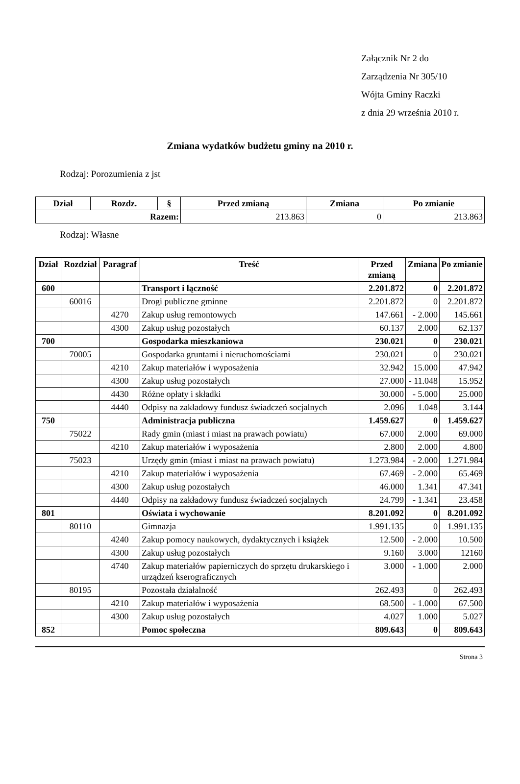Załącznik Nr 2 do
Zarządzenia Nr 305/10
Wójta Gminy Raczki
z dnia 29 września 2010 r.
Zmiana wydatków budżetu gminy na 2010 r.
Rodzaj: Porozumienia z jst
| Dział | Rozdz. | § | Przed zmianą | Zmiana | Po zmianie |
| --- | --- | --- | --- | --- | --- |
| Razem: | | | 213.863 | 0 | 213.863 |
Rodzaj: Własne
| Dział | Rozdział | Paragraf | Treść | Przed zmianą | Zmiana | Po zmianie |
| --- | --- | --- | --- | --- | --- | --- |
| 600 | | | Transport i łączność | 2.201.872 | 0 | 2.201.872 |
| | 60016 | | Drogi publiczne gminne | 2.201.872 | 0 | 2.201.872 |
| | | 4270 | Zakup usług remontowych | 147.661 | - 2.000 | 145.661 |
| | | 4300 | Zakup usług pozostałych | 60.137 | 2.000 | 62.137 |
| 700 | | | Gospodarka mieszkaniowa | 230.021 | 0 | 230.021 |
| | 70005 | | Gospodarka gruntami i nieruchomościami | 230.021 | 0 | 230.021 |
| | | 4210 | Zakup materiałów i wyposażenia | 32.942 | 15.000 | 47.942 |
| | | 4300 | Zakup usług pozostałych | 27.000 | - 11.048 | 15.952 |
| | | 4430 | Różne opłaty i składki | 30.000 | - 5.000 | 25.000 |
| | | 4440 | Odpisy na zakładowy fundusz świadczeń socjalnych | 2.096 | 1.048 | 3.144 |
| 750 | | | Administracja publiczna | 1.459.627 | 0 | 1.459.627 |
| | 75022 | | Rady gmin (miast i miast na prawach powiatu) | 67.000 | 2.000 | 69.000 |
| | | 4210 | Zakup materiałów i wyposażenia | 2.800 | 2.000 | 4.800 |
| | 75023 | | Urzędy gmin (miast i miast na prawach powiatu) | 1.273.984 | - 2.000 | 1.271.984 |
| | | 4210 | Zakup materiałów i wyposażenia | 67.469 | - 2.000 | 65.469 |
| | | 4300 | Zakup usług pozostałych | 46.000 | 1.341 | 47.341 |
| | | 4440 | Odpisy na zakładowy fundusz świadczeń socjalnych | 24.799 | - 1.341 | 23.458 |
| 801 | | | Oświata i wychowanie | 8.201.092 | 0 | 8.201.092 |
| | 80110 | | Gimnazja | 1.991.135 | 0 | 1.991.135 |
| | | 4240 | Zakup pomocy naukowych, dydaktycznych i książek | 12.500 | - 2.000 | 10.500 |
| | | 4300 | Zakup usług pozostałych | 9.160 | 3.000 | 12160 |
| | | 4740 | Zakup materiałów papierniczych do sprzętu drukarskiego i urządzeń kserograficznych | 3.000 | - 1.000 | 2.000 |
| | 80195 | | Pozostała działalność | 262.493 | 0 | 262.493 |
| | | 4210 | Zakup materiałów i wyposażenia | 68.500 | - 1.000 | 67.500 |
| | | 4300 | Zakup usług pozostałych | 4.027 | 1.000 | 5.027 |
| 852 | | | Pomoc społeczna | 809.643 | 0 | 809.643 |
Strona 3